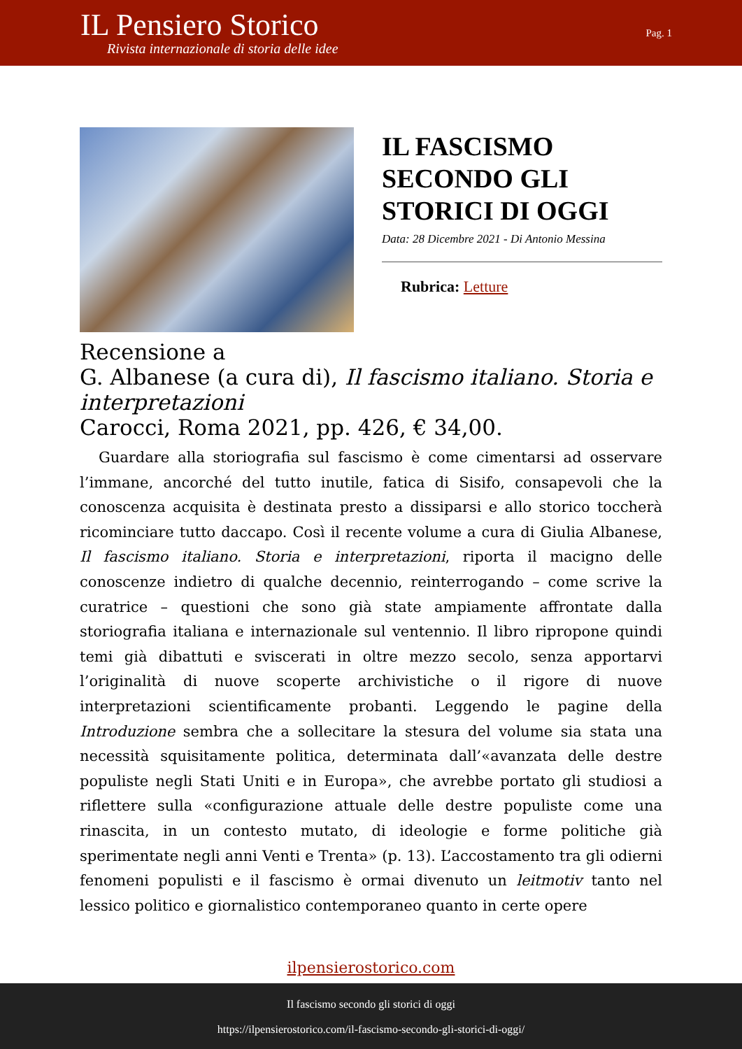IL Pensiero Storico
Rivista internazionale di storia delle idee
Pag. 1
IL FASCISMO SECONDO GLI STORICI DI OGGI
Data: 28 Dicembre 2021 - Di Antonio Messina
Rubrica: Letture
Recensione a
G. Albanese (a cura di), Il fascismo italiano. Storia e interpretazioni
Carocci, Roma 2021, pp. 426, € 34,00.
Guardare alla storiografia sul fascismo è come cimentarsi ad osservare l’immane, ancorché del tutto inutile, fatica di Sisifo, consapevoli che la conoscenza acquisita è destinata presto a dissiparsi e allo storico toccherà ricominciare tutto daccapo. Così il recente volume a cura di Giulia Albanese, Il fascismo italiano. Storia e interpretazioni, riporta il macigno delle conoscenze indietro di qualche decennio, reinterrogando – come scrive la curatrice – questioni che sono già state ampiamente affrontate dalla storiografia italiana e internazionale sul ventennio. Il libro ripropone quindi temi già dibattuti e sviscerati in oltre mezzo secolo, senza apportarvi l’originalità di nuove scoperte archivistiche o il rigore di nuove interpretazioni scientificamente probanti. Leggendo le pagine della Introduzione sembra che a sollecitare la stesura del volume sia stata una necessità squisitamente politica, determinata dall’«avanzata delle destre populiste negli Stati Uniti e in Europa», che avrebbe portato gli studiosi a riflettere sulla «configurazione attuale delle destre populiste come una rinascita, in un contesto mutato, di ideologie e forme politiche già sperimentate negli anni Venti e Trenta» (p. 13). L’accostamento tra gli odierni fenomeni populisti e il fascismo è ormai divenuto un leitmotiv tanto nel lessico politico e giornalistico contemporaneo quanto in certe opere
ilpensierostorico.com
Il fascismo secondo gli storici di oggi
https://ilpensierostorico.com/il-fascismo-secondo-gli-storici-di-oggi/